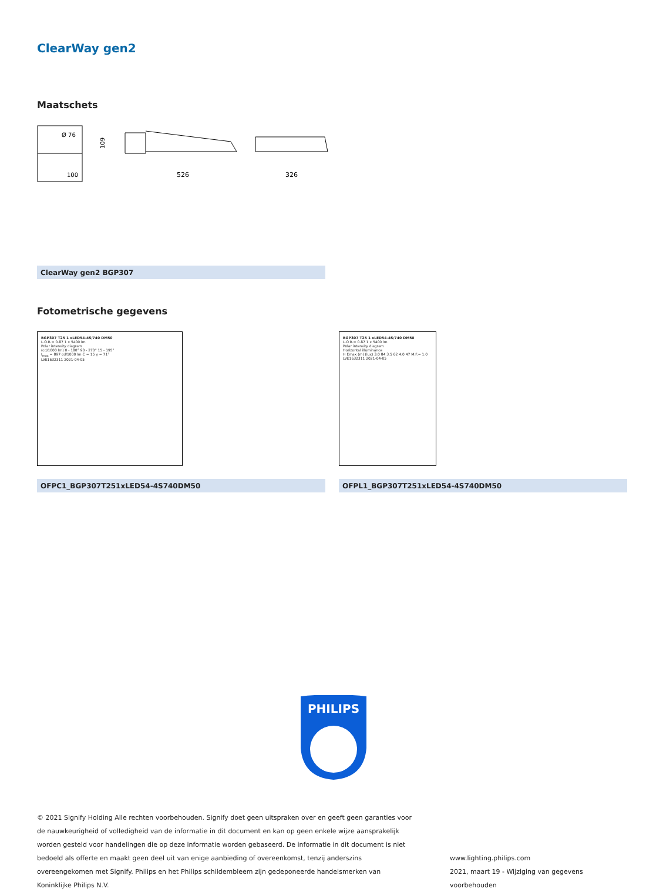ClearWay gen2
Maatschets
Ø 76
100
109
526
326
ClearWay gen2 BGP307
Fotometrische gegevens
BGP307 T25 1 xLED54-4S/740 DM50
L.O.R.= 0.87 1 x 5400 lm
Polar intensity diagram
(cd/1000 lm) 0 - 180° 90 - 270° 15 - 195°
I<sub>max</sub> = 897 cd/1000 lm C = 15 γ = 71°
LVE1632311 2021-04-05
OFPC1_BGP307T251xLED54-4S740DM50
BGP307 T25 1 xLED54-4S/740 DM50
L.O.R.= 0.87 1 x 5400 lm
Polar intensity diagram
Horizontal illuminance
H Emax (m) (lux) 3.0 84 3.5 62 4.0 47 M.F.= 1.0
LVE1632311 2021-04-05
OFPL1_BGP307T251xLED54-4S740DM50
PHILIPS
© 2021 Signify Holding Alle rechten voorbehouden. Signify doet geen uitspraken over en geeft geen garanties voor de nauwkeurigheid of volledigheid van de informatie in dit document en kan op geen enkele wijze aansprakelijk worden gesteld voor handelingen die op deze informatie worden gebaseerd. De informatie in dit document is niet bedoeld als offerte en maakt geen deel uit van enige aanbieding of overeenkomst, tenzij anderszins overeengekomen met Signify. Philips en het Philips schildembleem zijn gedeponeerde handelsmerken van Koninklijke Philips N.V.
www.lighting.philips.com
2021, maart 19 - Wijziging van gegevens voorbehouden